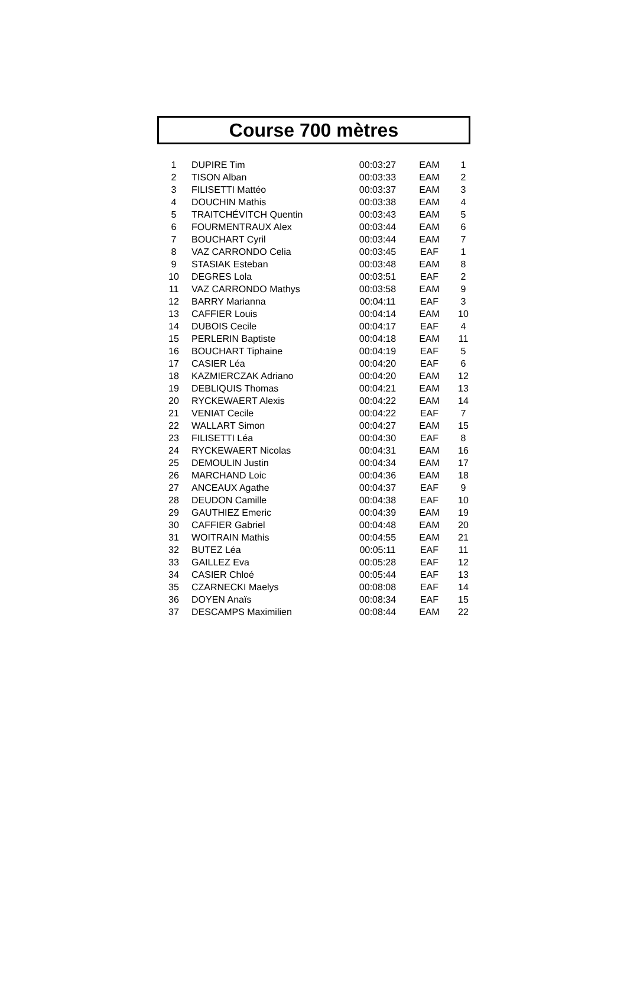Course 700 mètres
| 1 | DUPIRE Tim | 00:03:27 | EAM | 1 |
| 2 | TISON Alban | 00:03:33 | EAM | 2 |
| 3 | FILISETTI Mattéo | 00:03:37 | EAM | 3 |
| 4 | DOUCHIN Mathis | 00:03:38 | EAM | 4 |
| 5 | TRAITCHÉVITCH Quentin | 00:03:43 | EAM | 5 |
| 6 | FOURMENTRAUX Alex | 00:03:44 | EAM | 6 |
| 7 | BOUCHART Cyril | 00:03:44 | EAM | 7 |
| 8 | VAZ CARRONDO Celia | 00:03:45 | EAF | 1 |
| 9 | STASIAK Esteban | 00:03:48 | EAM | 8 |
| 10 | DEGRES Lola | 00:03:51 | EAF | 2 |
| 11 | VAZ CARRONDO Mathys | 00:03:58 | EAM | 9 |
| 12 | BARRY Marianna | 00:04:11 | EAF | 3 |
| 13 | CAFFIER Louis | 00:04:14 | EAM | 10 |
| 14 | DUBOIS Cecile | 00:04:17 | EAF | 4 |
| 15 | PERLERIN Baptiste | 00:04:18 | EAM | 11 |
| 16 | BOUCHART Tiphaine | 00:04:19 | EAF | 5 |
| 17 | CASIER Léa | 00:04:20 | EAF | 6 |
| 18 | KAZMIERCZAK Adriano | 00:04:20 | EAM | 12 |
| 19 | DEBLIQUIS Thomas | 00:04:21 | EAM | 13 |
| 20 | RYCKEWAERT Alexis | 00:04:22 | EAM | 14 |
| 21 | VENIAT Cecile | 00:04:22 | EAF | 7 |
| 22 | WALLART Simon | 00:04:27 | EAM | 15 |
| 23 | FILISETTI Léa | 00:04:30 | EAF | 8 |
| 24 | RYCKEWAERT Nicolas | 00:04:31 | EAM | 16 |
| 25 | DEMOULIN Justin | 00:04:34 | EAM | 17 |
| 26 | MARCHAND Loic | 00:04:36 | EAM | 18 |
| 27 | ANCEAUX Agathe | 00:04:37 | EAF | 9 |
| 28 | DEUDON Camille | 00:04:38 | EAF | 10 |
| 29 | GAUTHIEZ Emeric | 00:04:39 | EAM | 19 |
| 30 | CAFFIER Gabriel | 00:04:48 | EAM | 20 |
| 31 | WOITRAIN Mathis | 00:04:55 | EAM | 21 |
| 32 | BUTEZ Léa | 00:05:11 | EAF | 11 |
| 33 | GAILLEZ Eva | 00:05:28 | EAF | 12 |
| 34 | CASIER Chloé | 00:05:44 | EAF | 13 |
| 35 | CZARNECKI Maelys | 00:08:08 | EAF | 14 |
| 36 | DOYEN Anaïs | 00:08:34 | EAF | 15 |
| 37 | DESCAMPS Maximilien | 00:08:44 | EAM | 22 |